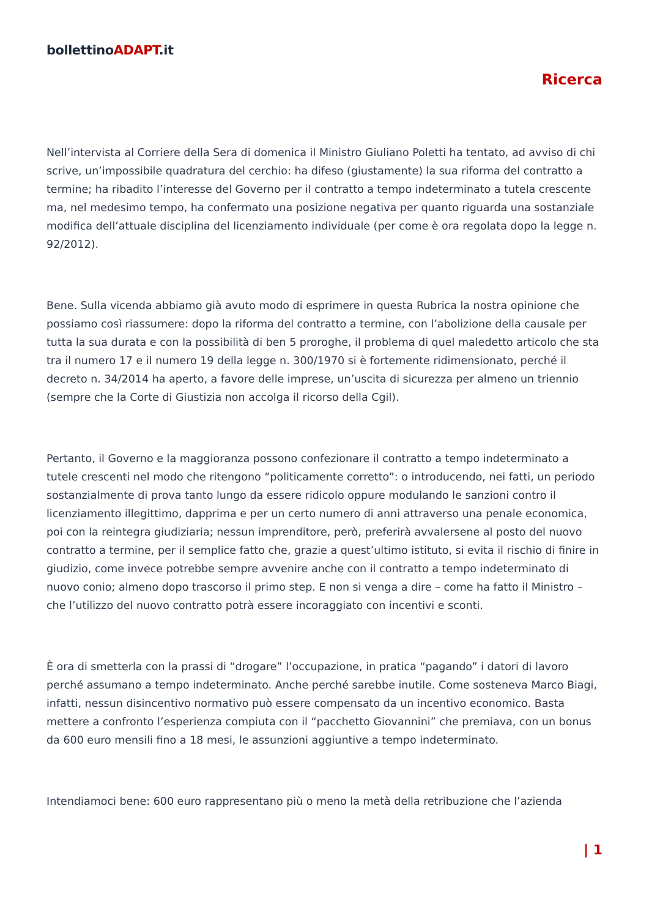bollettinoADAPT.it
Ricerca
Nell’intervista al Corriere della Sera di domenica il Ministro Giuliano Poletti ha tentato, ad avviso di chi scrive, un’impossibile quadratura del cerchio: ha difeso (giustamente) la sua riforma del contratto a termine; ha ribadito l’interesse del Governo per il contratto a tempo indeterminato a tutela crescente ma, nel medesimo tempo, ha confermato una posizione negativa per quanto riguarda una sostanziale modifica dell’attuale disciplina del licenziamento individuale (per come è ora regolata dopo la legge n. 92/2012).
Bene. Sulla vicenda abbiamo già avuto modo di esprimere in questa Rubrica la nostra opinione che possiamo così riassumere: dopo la riforma del contratto a termine, con l’abolizione della causale per tutta la sua durata e con la possibilità di ben 5 proroghe, il problema di quel maledetto articolo che sta tra il numero 17 e il numero 19 della legge n. 300/1970 si è fortemente ridimensionato, perché il decreto n. 34/2014 ha aperto, a favore delle imprese, un’uscita di sicurezza per almeno un triennio (sempre che la Corte di Giustizia non accolga il ricorso della Cgil).
Pertanto, il Governo e la maggioranza possono confezionare il contratto a tempo indeterminato a tutele crescenti nel modo che ritengono “politicamente corretto”: o introducendo, nei fatti, un periodo sostanzialmente di prova tanto lungo da essere ridicolo oppure modulando le sanzioni contro il licenziamento illegittimo, dapprima e per un certo numero di anni attraverso una penale economica, poi con la reintegra giudiziaria; nessun imprenditore, però, preferirà avvalersene al posto del nuovo contratto a termine, per il semplice fatto che, grazie a quest’ultimo istituto, si evita il rischio di finire in giudizio, come invece potrebbe sempre avvenire anche con il contratto a tempo indeterminato di nuovo conio; almeno dopo trascorso il primo step. E non si venga a dire – come ha fatto il Ministro – che l’utilizzo del nuovo contratto potrà essere incoraggiato con incentivi e sconti.
È ora di smetterla con la prassi di “drogare” l’occupazione, in pratica “pagando” i datori di lavoro perché assumano a tempo indeterminato. Anche perché sarebbe inutile. Come sosteneva Marco Biagi, infatti, nessun disincentivo normativo può essere compensato da un incentivo economico. Basta mettere a confronto l’esperienza compiuta con il “pacchetto Giovannini” che premiava, con un bonus da 600 euro mensili fino a 18 mesi, le assunzioni aggiuntive a tempo indeterminato.
Intendiamoci bene: 600 euro rappresentano più o meno la metà della retribuzione che l’azienda
| 1